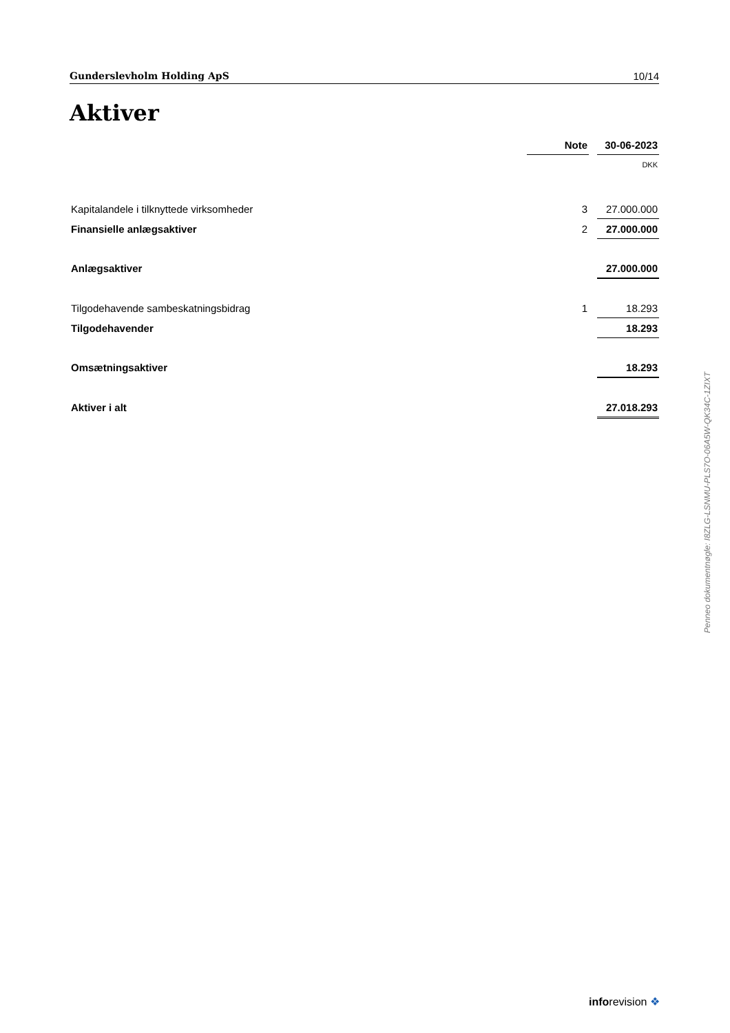Gunderslevholm Holding ApS 10/14
Aktiver
| | Note | | 30-06-2023 |
| --- | --- | --- | --- |
| | | | DKK |
| Kapitalandele i tilknyttede virksomheder | 3 | | 27.000.000 |
| Finansielle anlægsaktiver | 2 | | 27.000.000 |
| Anlægsaktiver | | | 27.000.000 |
| Tilgodehavende sambeskatningsbidrag | 1 | | 18.293 |
| Tilgodehavender | | | 18.293 |
| Omsætningsaktiver | | | 18.293 |
| Aktiver i alt | | | 27.018.293 |
Penneo dokumentnøgle: I8ZLG-LSNMU-PLS7O-06A5W-QK34C-1ZIXT
inforevision ❖